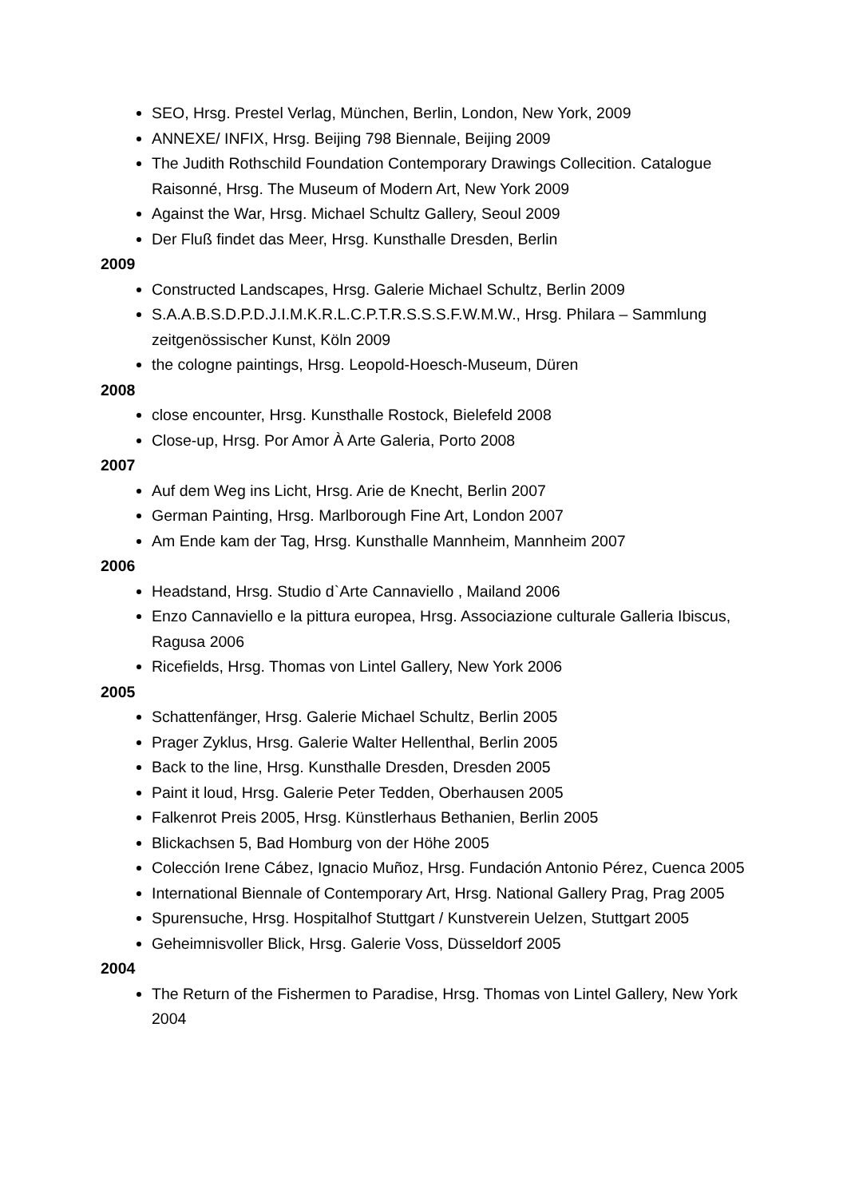SEO, Hrsg. Prestel Verlag, München, Berlin, London, New York, 2009
ANNEXE/ INFIX, Hrsg. Beijing 798 Biennale, Beijing 2009
The Judith Rothschild Foundation Contemporary Drawings Collecition. Catalogue Raisonné, Hrsg. The Museum of Modern Art, New York 2009
Against the War, Hrsg. Michael Schultz Gallery, Seoul 2009
Der Fluß findet das Meer, Hrsg. Kunsthalle Dresden, Berlin
2009
Constructed Landscapes, Hrsg. Galerie Michael Schultz, Berlin 2009
S.A.A.B.S.D.P.D.J.I.M.K.R.L.C.P.T.R.S.S.S.F.W.M.W., Hrsg. Philara – Sammlung zeitgenössischer Kunst, Köln 2009
the cologne paintings, Hrsg. Leopold-Hoesch-Museum, Düren
2008
close encounter, Hrsg. Kunsthalle Rostock, Bielefeld 2008
Close-up, Hrsg. Por Amor À Arte Galeria, Porto 2008
2007
Auf dem Weg ins Licht, Hrsg. Arie de Knecht, Berlin 2007
German Painting, Hrsg. Marlborough Fine Art, London 2007
Am Ende kam der Tag, Hrsg. Kunsthalle Mannheim, Mannheim 2007
2006
Headstand, Hrsg. Studio d`Arte Cannaviello , Mailand 2006
Enzo Cannaviello e la pittura europea, Hrsg. Associazione culturale Galleria Ibiscus, Ragusa 2006
Ricefields, Hrsg. Thomas von Lintel Gallery, New York 2006
2005
Schattenfänger, Hrsg. Galerie Michael Schultz, Berlin 2005
Prager Zyklus, Hrsg. Galerie Walter Hellenthal, Berlin 2005
Back to the line, Hrsg. Kunsthalle Dresden, Dresden 2005
Paint it loud, Hrsg. Galerie Peter Tedden, Oberhausen 2005
Falkenrot Preis 2005, Hrsg. Künstlerhaus Bethanien, Berlin 2005
Blickachsen 5, Bad Homburg von der Höhe 2005
Colección Irene Cábez, Ignacio Muñoz, Hrsg. Fundación Antonio Pérez, Cuenca 2005
International Biennale of Contemporary Art, Hrsg. National Gallery Prag, Prag 2005
Spurensuche, Hrsg. Hospitalhof Stuttgart / Kunstverein Uelzen, Stuttgart 2005
Geheimnisvoller Blick, Hrsg. Galerie Voss, Düsseldorf 2005
2004
The Return of the Fishermen to Paradise, Hrsg. Thomas von Lintel Gallery, New York 2004